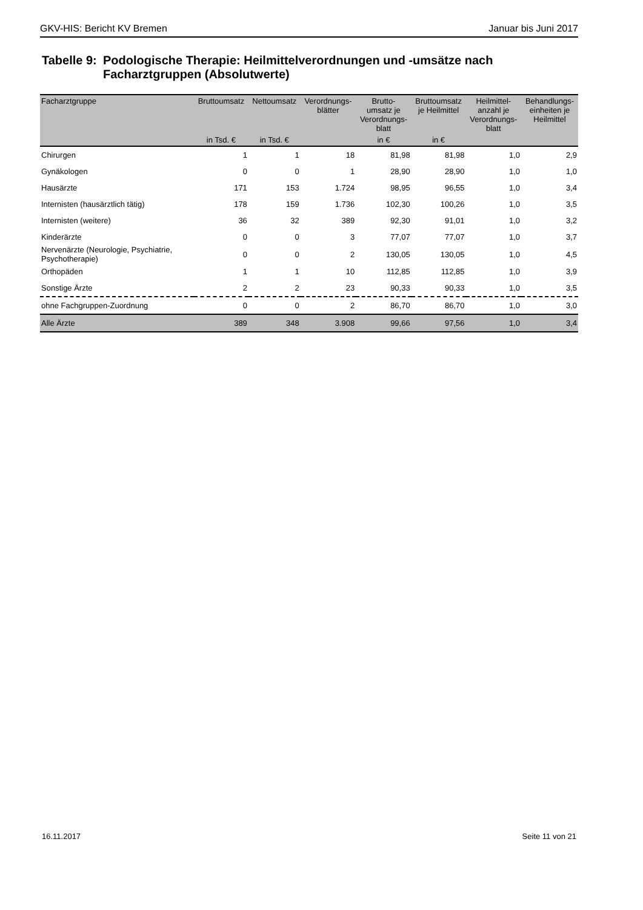GKV-HIS: Bericht KV Bremen Januar bis Juni 2017
Tabelle 9: Podologische Therapie: Heilmittelverordnungen und -umsätze nach Facharztgruppen (Absolutwerte)
| Facharztgruppe | Bruttoumsatz | Nettoumsatz | Verordnungs- blätter | Brutto- umsatz je Verordnungs- blatt | Bruttoumsatz je Heilmittel | Heilmittel- anzahl je Verordnungs- blatt | Behandlungs- einheiten je Heilmittel |
| --- | --- | --- | --- | --- | --- | --- | --- |
| | in Tsd. € | in Tsd. € | | in € | in € | | |
| Chirurgen | 1 | 1 | 18 | 81,98 | 81,98 | 1,0 | 2,9 |
| Gynäkologen | 0 | 0 | 1 | 28,90 | 28,90 | 1,0 | 1,0 |
| Hausärzte | 171 | 153 | 1.724 | 98,95 | 96,55 | 1,0 | 3,4 |
| Internisten (hausärztlich tätig) | 178 | 159 | 1.736 | 102,30 | 100,26 | 1,0 | 3,5 |
| Internisten (weitere) | 36 | 32 | 389 | 92,30 | 91,01 | 1,0 | 3,2 |
| Kinderärzte | 0 | 0 | 3 | 77,07 | 77,07 | 1,0 | 3,7 |
| Nervenärzte (Neurologie, Psychiatrie, Psychotherapie) | 0 | 0 | 2 | 130,05 | 130,05 | 1,0 | 4,5 |
| Orthopäden | 1 | 1 | 10 | 112,85 | 112,85 | 1,0 | 3,9 |
| Sonstige Ärzte | 2 | 2 | 23 | 90,33 | 90,33 | 1,0 | 3,5 |
| ohne Fachgruppen-Zuordnung | 0 | 0 | 2 | 86,70 | 86,70 | 1,0 | 3,0 |
| Alle Ärzte | 389 | 348 | 3.908 | 99,66 | 97,56 | 1,0 | 3,4 |
16.11.2017 Seite 11 von 21